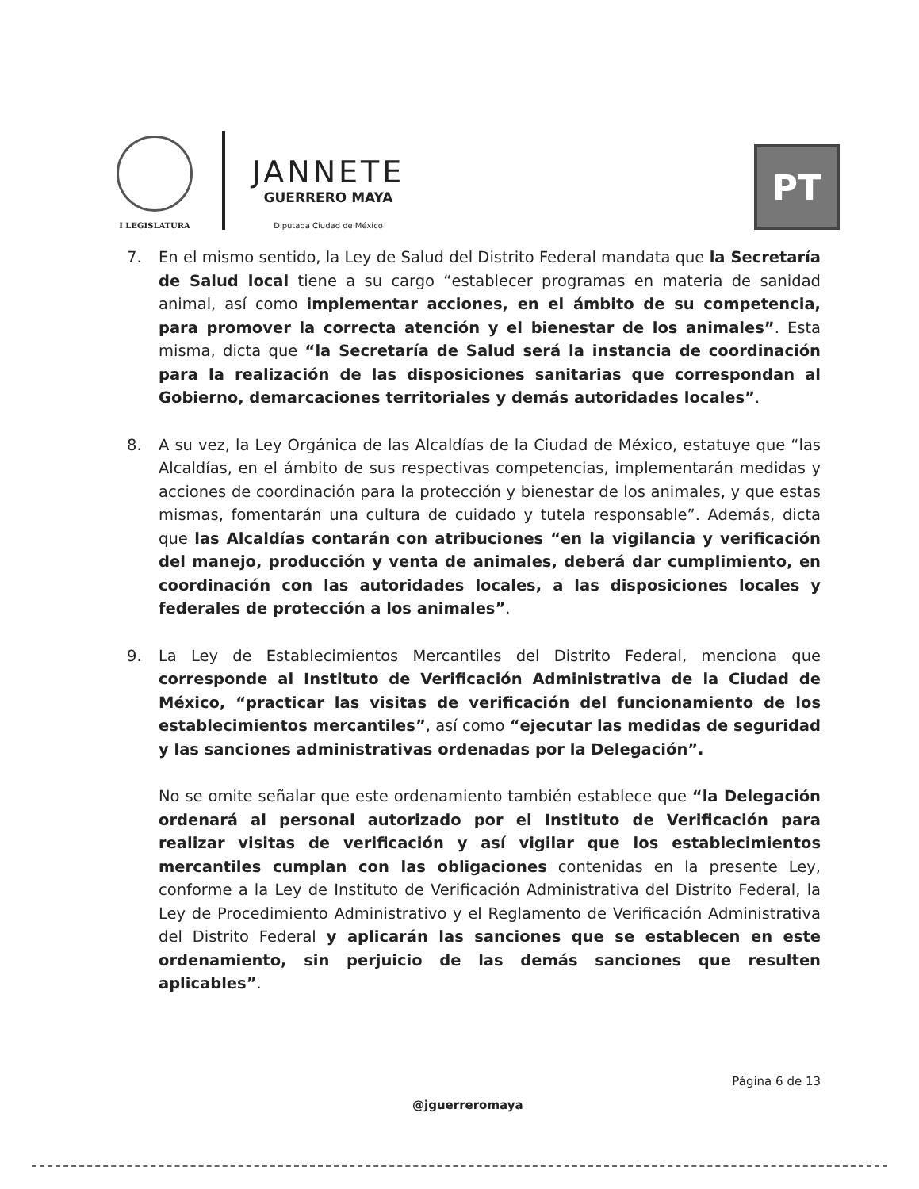I LEGISLATURA
JANNETE
GUERRERO MAYA
Diputada Ciudad de México
PT
7. En el mismo sentido, la Ley de Salud del Distrito Federal mandata que la Secretaría de Salud local tiene a su cargo “establecer programas en materia de sanidad animal, así como implementar acciones, en el ámbito de su competencia, para promover la correcta atención y el bienestar de los animales”. Esta misma, dicta que “la Secretaría de Salud será la instancia de coordinación para la realización de las disposiciones sanitarias que correspondan al Gobierno, demarcaciones territoriales y demás autoridades locales”.
8. A su vez, la Ley Orgánica de las Alcaldías de la Ciudad de México, estatuye que “las Alcaldías, en el ámbito de sus respectivas competencias, implementarán medidas y acciones de coordinación para la protección y bienestar de los animales, y que estas mismas, fomentarán una cultura de cuidado y tutela responsable”. Además, dicta que las Alcaldías contarán con atribuciones “en la vigilancia y verificación del manejo, producción y venta de animales, deberá dar cumplimiento, en coordinación con las autoridades locales, a las disposiciones locales y federales de protección a los animales”.
9. La Ley de Establecimientos Mercantiles del Distrito Federal, menciona que corresponde al Instituto de Verificación Administrativa de la Ciudad de México, “practicar las visitas de verificación del funcionamiento de los establecimientos mercantiles”, así como “ejecutar las medidas de seguridad y las sanciones administrativas ordenadas por la Delegación”.
No se omite señalar que este ordenamiento también establece que “la Delegación ordenará al personal autorizado por el Instituto de Verificación para realizar visitas de verificación y así vigilar que los establecimientos mercantiles cumplan con las obligaciones contenidas en la presente Ley, conforme a la Ley de Instituto de Verificación Administrativa del Distrito Federal, la Ley de Procedimiento Administrativo y el Reglamento de Verificación Administrativa del Distrito Federal y aplicarán las sanciones que se establecen en este ordenamiento, sin perjuicio de las demás sanciones que resulten aplicables”.
Página 6 de 13
@jguerreromaya